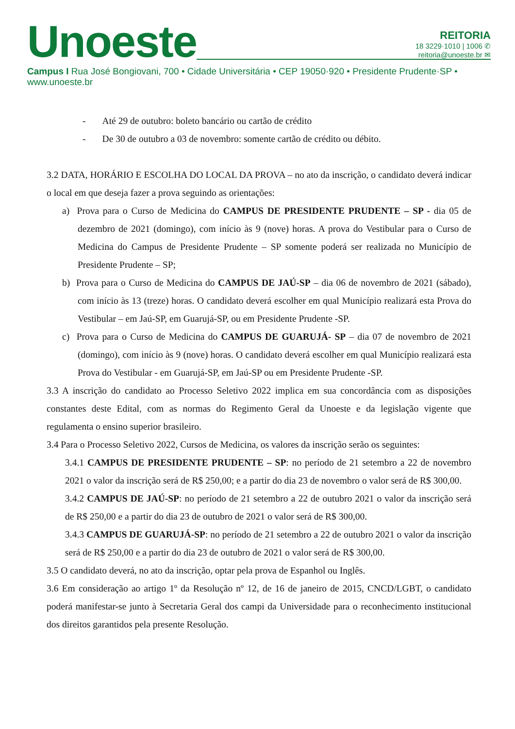Unoeste
REITORIA
18 3229·1010 | 1006 ✆
reitoria@unoeste.br ✉
Campus I Rua José Bongiovani, 700 • Cidade Universitária • CEP 19050·920 • Presidente Prudente·SP • www.unoeste.br
- Até 29 de outubro: boleto bancário ou cartão de crédito
- De 30 de outubro a 03 de novembro: somente cartão de crédito ou débito.
3.2 DATA, HORÁRIO E ESCOLHA DO LOCAL DA PROVA – no ato da inscrição, o candidato deverá indicar o local em que deseja fazer a prova seguindo as orientações:
a) Prova para o Curso de Medicina do CAMPUS DE PRESIDENTE PRUDENTE – SP - dia 05 de dezembro de 2021 (domingo), com início às 9 (nove) horas. A prova do Vestibular para o Curso de Medicina do Campus de Presidente Prudente – SP somente poderá ser realizada no Município de Presidente Prudente – SP;
b) Prova para o Curso de Medicina do CAMPUS DE JAÚ-SP – dia 06 de novembro de 2021 (sábado), com início às 13 (treze) horas. O candidato deverá escolher em qual Município realizará esta Prova do Vestibular – em Jaú-SP, em Guarujá-SP, ou em Presidente Prudente -SP.
c) Prova para o Curso de Medicina do CAMPUS DE GUARUJÁ- SP – dia 07 de novembro de 2021 (domingo), com início às 9 (nove) horas. O candidato deverá escolher em qual Município realizará esta Prova do Vestibular - em Guarujá-SP, em Jaú-SP ou em Presidente Prudente -SP.
3.3 A inscrição do candidato ao Processo Seletivo 2022 implica em sua concordância com as disposições constantes deste Edital, com as normas do Regimento Geral da Unoeste e da legislação vigente que regulamenta o ensino superior brasileiro.
3.4 Para o Processo Seletivo 2022, Cursos de Medicina, os valores da inscrição serão os seguintes:
3.4.1 CAMPUS DE PRESIDENTE PRUDENTE – SP: no período de 21 setembro a 22 de novembro 2021 o valor da inscrição será de R$ 250,00; e a partir do dia 23 de novembro o valor será de R$ 300,00.
3.4.2 CAMPUS DE JAÚ-SP: no período de 21 setembro a 22 de outubro 2021 o valor da inscrição será de R$ 250,00 e a partir do dia 23 de outubro de 2021 o valor será de R$ 300,00.
3.4.3 CAMPUS DE GUARUJÁ-SP: no período de 21 setembro a 22 de outubro 2021 o valor da inscrição será de R$ 250,00 e a partir do dia 23 de outubro de 2021 o valor será de R$ 300,00.
3.5 O candidato deverá, no ato da inscrição, optar pela prova de Espanhol ou Inglês.
3.6 Em consideração ao artigo 1º da Resolução nº 12, de 16 de janeiro de 2015, CNCD/LGBT, o candidato poderá manifestar-se junto à Secretaria Geral dos campi da Universidade para o reconhecimento institucional dos direitos garantidos pela presente Resolução.